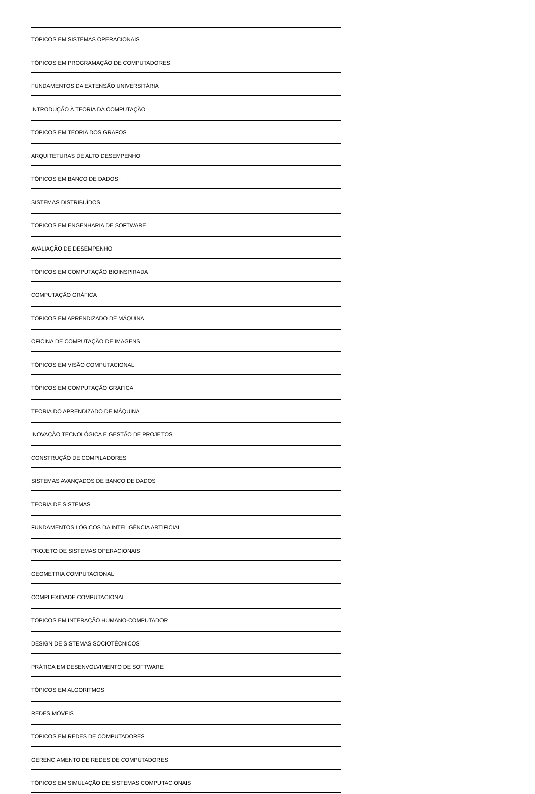| TÓPICOS EM SISTEMAS OPERACIONAIS |
| TÓPICOS EM PROGRAMAÇÃO DE COMPUTADORES |
| FUNDAMENTOS DA EXTENSÃO UNIVERSITÁRIA |
| INTRODUÇÃO À TEORIA DA COMPUTAÇÃO |
| TÓPICOS EM TEORIA DOS GRAFOS |
| ARQUITETURAS DE ALTO DESEMPENHO |
| TÓPICOS EM BANCO DE DADOS |
| SISTEMAS DISTRIBUÍDOS |
| TÓPICOS EM ENGENHARIA DE SOFTWARE |
| AVALIAÇÃO DE DESEMPENHO |
| TÓPICOS EM COMPUTAÇÃO BIOINSPIRADA |
| COMPUTAÇÃO GRÁFICA |
| TÓPICOS EM APRENDIZADO DE MÁQUINA |
| OFICINA DE COMPUTAÇÃO DE IMAGENS |
| TÓPICOS EM VISÃO COMPUTACIONAL |
| TÓPICOS EM COMPUTAÇÃO GRÁFICA |
| TEORIA DO APRENDIZADO DE MÁQUINA |
| INOVAÇÃO TECNOLÓGICA E GESTÃO DE PROJETOS |
| CONSTRUÇÃO DE COMPILADORES |
| SISTEMAS AVANÇADOS DE BANCO DE DADOS |
| TEORIA DE SISTEMAS |
| FUNDAMENTOS LÓGICOS DA INTELIGÊNCIA ARTIFICIAL |
| PROJETO DE SISTEMAS OPERACIONAIS |
| GEOMETRIA COMPUTACIONAL |
| COMPLEXIDADE COMPUTACIONAL |
| TÓPICOS EM INTERAÇÃO HUMANO-COMPUTADOR |
| DESIGN DE SISTEMAS SOCIOTÉCNICOS |
| PRÁTICA EM DESENVOLVIMENTO DE SOFTWARE |
| TÓPICOS EM ALGORITMOS |
| REDES MÓVEIS |
| TÓPICOS EM REDES DE COMPUTADORES |
| GERENCIAMENTO DE REDES DE COMPUTADORES |
| TÓPICOS EM SIMULAÇÃO DE SISTEMAS COMPUTACIONAIS |